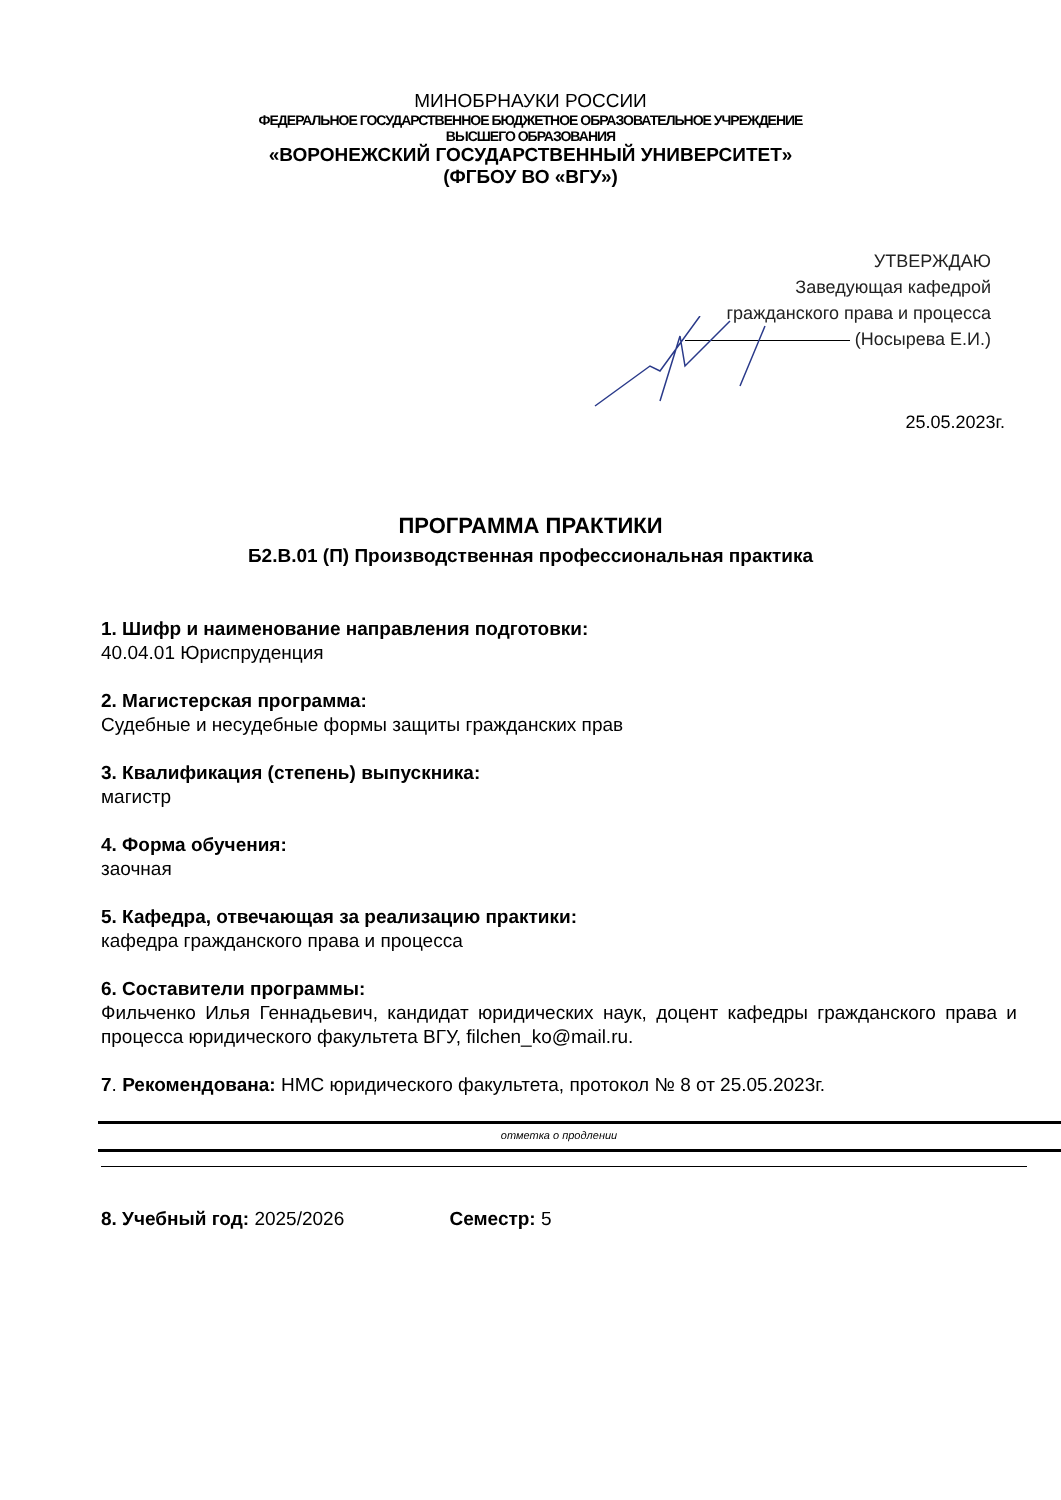МИНОБРНАУКИ РОССИИ
ФЕДЕРАЛЬНОЕ ГОСУДАРСТВЕННОЕ БЮДЖЕТНОЕ ОБРАЗОВАТЕЛЬНОЕ УЧРЕЖДЕНИЕ
ВЫСШЕГО ОБРАЗОВАНИЯ
«ВОРОНЕЖСКИЙ ГОСУДАРСТВЕННЫЙ УНИВЕРСИТЕТ»
(ФГБОУ ВО «ВГУ»)
УТВЕРЖДАЮ
Заведующая кафедрой
гражданского права и процесса
(Носырева Е.И.)
25.05.2023г.
ПРОГРАММА ПРАКТИКИ
Б2.В.01 (П) Производственная профессиональная практика
1. Шифр и наименование направления подготовки:
40.04.01 Юриспруденция
2. Магистерская программа:
Судебные и несудебные формы защиты гражданских прав
3. Квалификация (степень) выпускника:
магистр
4. Форма обучения:
заочная
5. Кафедра, отвечающая за реализацию практики:
кафедра гражданского права и процесса
6. Составители программы:
Фильченко Илья Геннадьевич, кандидат юридических наук, доцент кафедры гражданского права и процесса юридического факультета ВГУ, filchen_ko@mail.ru.
7. Рекомендована: НМС юридического факультета, протокол № 8 от 25.05.2023г.
отметка о продлении
8. Учебный год: 2025/2026 Семестр: 5